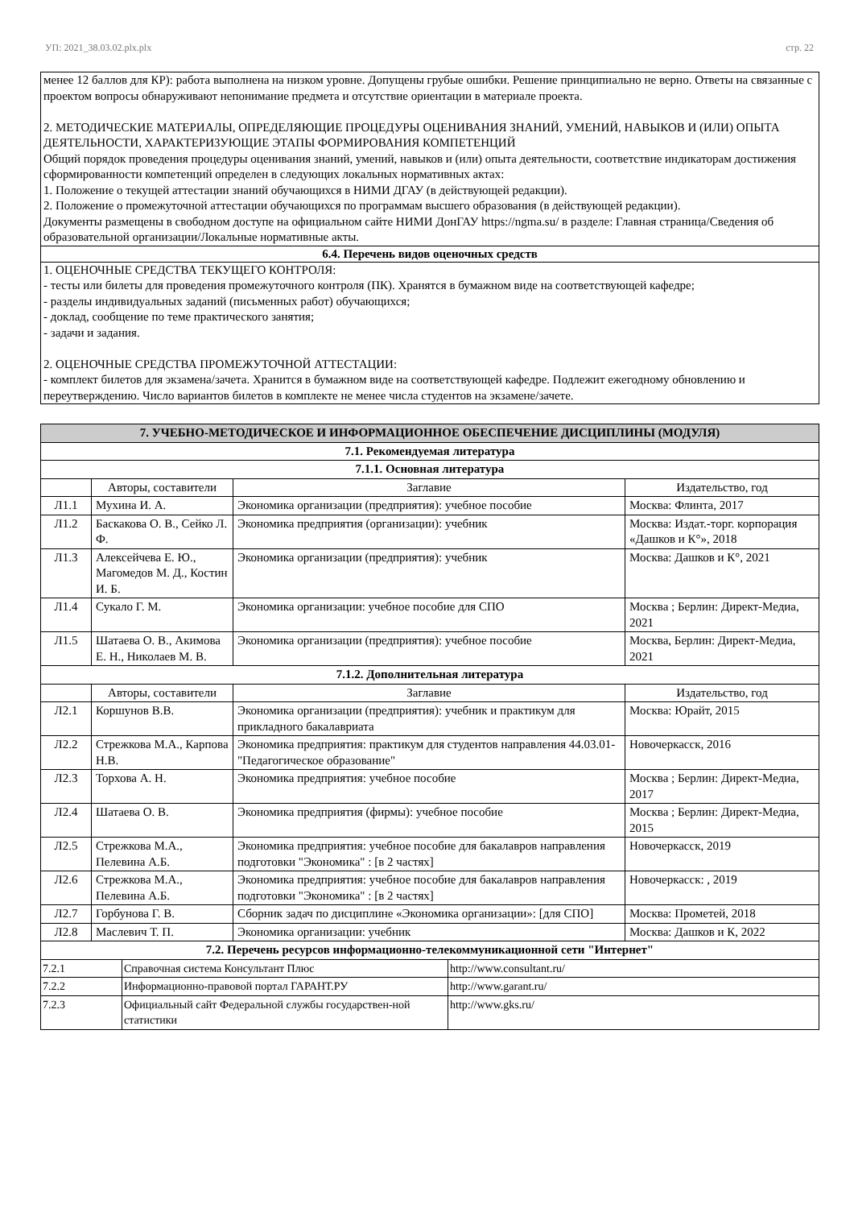УП: 2021_38.03.02.plx.plx стр. 22
менее 12 баллов для КР): работа выполнена на низком уровне. Допущены грубые ошибки. Решение принципиально не верно. Ответы на связанные с проектом вопросы обнаруживают непонимание предмета и отсутствие ориентации в материале проекта.
2. МЕТОДИЧЕСКИЕ МАТЕРИАЛЫ, ОПРЕДЕЛЯЮЩИЕ ПРОЦЕДУРЫ ОЦЕНИВАНИЯ ЗНАНИЙ, УМЕНИЙ, НАВЫКОВ И (ИЛИ) ОПЫТА ДЕЯТЕЛЬНОСТИ, ХАРАКТЕРИЗУЮЩИЕ ЭТАПЫ ФОРМИРОВАНИЯ КОМПЕТЕНЦИЙ
Общий порядок проведения процедуры оценивания знаний, умений, навыков и (или) опыта деятельности, соответствие индикаторам достижения сформированности компетенций определен в следующих локальных нормативных актах:
1. Положение о текущей аттестации знаний обучающихся в НИМИ ДГАУ (в действующей редакции).
2. Положение о промежуточной аттестации обучающихся по программам высшего образования (в действующей редакции).
Документы размещены в свободном доступе на официальном сайте НИМИ ДонГАУ https://ngma.su/ в разделе: Главная страница/Сведения об образовательной организации/Локальные нормативные акты.
6.4. Перечень видов оценочных средств
1. ОЦЕНОЧНЫЕ СРЕДСТВА ТЕКУЩЕГО КОНТРОЛЯ:
- тесты или билеты для проведения промежуточного контроля (ПК). Хранятся в бумажном виде на соответствующей кафедре;
- разделы индивидуальных заданий (письменных работ) обучающихся;
- доклад, сообщение по теме практического занятия;
- задачи и задания.
2. ОЦЕНОЧНЫЕ СРЕДСТВА ПРОМЕЖУТОЧНОЙ АТТЕСТАЦИИ:
- комплект билетов для экзамена/зачета. Хранится в бумажном виде на соответствующей кафедре. Подлежит ежегодному обновлению и переутверждению. Число вариантов билетов в комплекте не менее числа студентов на экзамене/зачете.
| 7. УЧЕБНО-МЕТОДИЧЕСКОЕ И ИНФОРМАЦИОННОЕ ОБЕСПЕЧЕНИЕ ДИСЦИПЛИНЫ (МОДУЛЯ) | | | |
| 7.1. Рекомендуемая литература | | | |
| 7.1.1. Основная литература | | | |
| | Авторы, составители | Заглавие | Издательство, год |
| Л1.1 | Мухина И. А. | Экономика организации (предприятия): учебное пособие | Москва: Флинта, 2017 |
| Л1.2 | Баскакова О. В., Сейко Л. Ф. | Экономика предприятия (организации): учебник | Москва: Издат.-торг. корпорация «Дашков и К°», 2018 |
| Л1.3 | Алексейчева Е. Ю., Магомедов М. Д., Костин И. Б. | Экономика организации (предприятия): учебник | Москва: Дашков и К°, 2021 |
| Л1.4 | Сукало Г. М. | Экономика организации: учебное пособие для СПО | Москва ; Берлин: Директ-Медиа, 2021 |
| Л1.5 | Шатаева О. В., Акимова Е. Н., Николаев М. В. | Экономика организации (предприятия): учебное пособие | Москва, Берлин: Директ-Медиа, 2021 |
| 7.1.2. Дополнительная литература | | | |
| | Авторы, составители | Заглавие | Издательство, год |
| Л2.1 | Коршунов В.В. | Экономика организации (предприятия): учебник и практикум для прикладного бакалавриата | Москва: Юрайт, 2015 |
| Л2.2 | Стрежкова М.А., Карпова Н.В. | Экономика предприятия: практикум для студентов направления 44.03.01- "Педагогическое образование" | Новочеркасск, 2016 |
| Л2.3 | Торхова А. Н. | Экономика предприятия: учебное пособие | Москва ; Берлин: Директ-Медиа, 2017 |
| Л2.4 | Шатаева О. В. | Экономика предприятия (фирмы): учебное пособие | Москва ; Берлин: Директ-Медиа, 2015 |
| Л2.5 | Стрежкова М.А., Пелевина А.Б. | Экономика предприятия: учебное пособие для бакалавров направления подготовки "Экономика" : [в 2 частях] | Новочеркасск, 2019 |
| Л2.6 | Стрежкова М.А., Пелевина А.Б. | Экономика предприятия: учебное пособие для бакалавров направления подготовки "Экономика" : [в 2 частях] | Новочеркасск: , 2019 |
| Л2.7 | Горбунова Г. В. | Сборник задач по дисциплине «Экономика организации»: [для СПО] | Москва: Прометей, 2018 |
| Л2.8 | Маслевич Т. П. | Экономика организации: учебник | Москва: Дашков и К, 2022 |
| 7.2. Перечень ресурсов информационно-телекоммуникационной сети "Интернет" | | | |
| 7.2.1 | Справочная система Консультант Плюс | http://www.consultant.ru/ |
| 7.2.2 | Информационно-правовой портал ГАРАНТ.РУ | http://www.garant.ru/ |
| 7.2.3 | Официальный сайт Федеральной службы государствен-ной статистики | http://www.gks.ru/ |